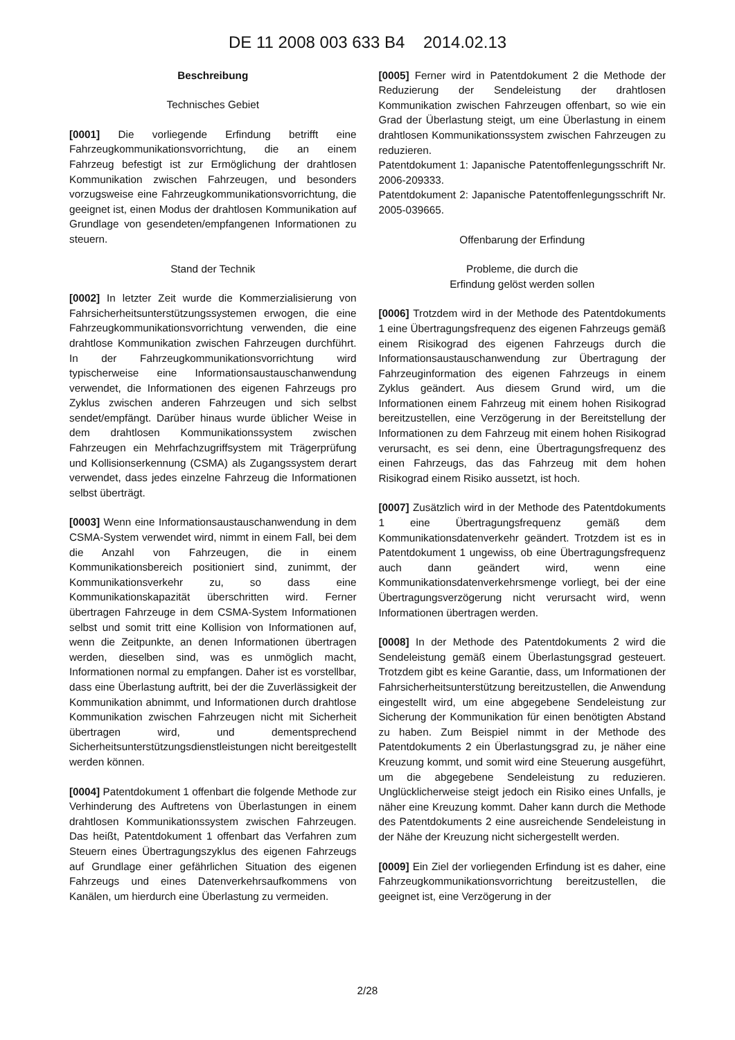DE 11 2008 003 633 B4 2014.02.13
Beschreibung
Technisches Gebiet
[0001] Die vorliegende Erfindung betrifft eine Fahrzeugkommunikationsvorrichtung, die an einem Fahrzeug befestigt ist zur Ermöglichung der drahtlosen Kommunikation zwischen Fahrzeugen, und besonders vorzugsweise eine Fahrzeugkommunikationsvorrichtung, die geeignet ist, einen Modus der drahtlosen Kommunikation auf Grundlage von gesendeten/empfangenen Informationen zu steuern.
Stand der Technik
[0002] In letzter Zeit wurde die Kommerzialisierung von Fahrsicherheitsunterstützungssystemen erwogen, die eine Fahrzeugkommunikationsvorrichtung verwenden, die eine drahtlose Kommunikation zwischen Fahrzeugen durchführt. In der Fahrzeugkommunikationsvorrichtung wird typischerweise eine Informationsaustauschanwendung verwendet, die Informationen des eigenen Fahrzeugs pro Zyklus zwischen anderen Fahrzeugen und sich selbst sendet/empfängt. Darüber hinaus wurde üblicher Weise in dem drahtlosen Kommunikationssystem zwischen Fahrzeugen ein Mehrfachzugriffsystem mit Trägerprüfung und Kollisionserkennung (CSMA) als Zugangssystem derart verwendet, dass jedes einzelne Fahrzeug die Informationen selbst überträgt.
[0003] Wenn eine Informationsaustauschanwendung in dem CSMA-System verwendet wird, nimmt in einem Fall, bei dem die Anzahl von Fahrzeugen, die in einem Kommunikationsbereich positioniert sind, zunimmt, der Kommunikationsverkehr zu, so dass eine Kommunikationskapazität überschritten wird. Ferner übertragen Fahrzeuge in dem CSMA-System Informationen selbst und somit tritt eine Kollision von Informationen auf, wenn die Zeitpunkte, an denen Informationen übertragen werden, dieselben sind, was es unmöglich macht, Informationen normal zu empfangen. Daher ist es vorstellbar, dass eine Überlastung auftritt, bei der die Zuverlässigkeit der Kommunikation abnimmt, und Informationen durch drahtlose Kommunikation zwischen Fahrzeugen nicht mit Sicherheit übertragen wird, und dementsprechend Sicherheitsunterstützungsdienstleistungen nicht bereitgestellt werden können.
[0004] Patentdokument 1 offenbart die folgende Methode zur Verhinderung des Auftretens von Überlastungen in einem drahtlosen Kommunikationssystem zwischen Fahrzeugen. Das heißt, Patentdokument 1 offenbart das Verfahren zum Steuern eines Übertragungszyklus des eigenen Fahrzeugs auf Grundlage einer gefährlichen Situation des eigenen Fahrzeugs und eines Datenverkehrsaufkommens von Kanälen, um hierdurch eine Überlastung zu vermeiden.
[0005] Ferner wird in Patentdokument 2 die Methode der Reduzierung der Sendeleistung der drahtlosen Kommunikation zwischen Fahrzeugen offenbart, so wie ein Grad der Überlastung steigt, um eine Überlastung in einem drahtlosen Kommunikationssystem zwischen Fahrzeugen zu reduzieren.
Patentdokument 1: Japanische Patentoffenlegungsschrift Nr. 2006-209333.
Patentdokument 2: Japanische Patentoffenlegungsschrift Nr. 2005-039665.
Offenbarung der Erfindung
Probleme, die durch die
Erfindung gelöst werden sollen
[0006] Trotzdem wird in der Methode des Patentdokuments 1 eine Übertragungsfrequenz des eigenen Fahrzeugs gemäß einem Risikograd des eigenen Fahrzeugs durch die Informationsaustauschanwendung zur Übertragung der Fahrzeuginformation des eigenen Fahrzeugs in einem Zyklus geändert. Aus diesem Grund wird, um die Informationen einem Fahrzeug mit einem hohen Risikograd bereitzustellen, eine Verzögerung in der Bereitstellung der Informationen zu dem Fahrzeug mit einem hohen Risikograd verursacht, es sei denn, eine Übertragungsfrequenz des einen Fahrzeugs, das das Fahrzeug mit dem hohen Risikograd einem Risiko aussetzt, ist hoch.
[0007] Zusätzlich wird in der Methode des Patentdokuments 1 eine Übertragungsfrequenz gemäß dem Kommunikationsdatenverkehr geändert. Trotzdem ist es in Patentdokument 1 ungewiss, ob eine Übertragungsfrequenz auch dann geändert wird, wenn eine Kommunikationsdatenverkehrsmenge vorliegt, bei der eine Übertragungsverzögerung nicht verursacht wird, wenn Informationen übertragen werden.
[0008] In der Methode des Patentdokuments 2 wird die Sendeleistung gemäß einem Überlastungsgrad gesteuert. Trotzdem gibt es keine Garantie, dass, um Informationen der Fahrsicherheitsunterstützung bereitzustellen, die Anwendung eingestellt wird, um eine abgegebene Sendeleistung zur Sicherung der Kommunikation für einen benötigten Abstand zu haben. Zum Beispiel nimmt in der Methode des Patentdokuments 2 ein Überlastungsgrad zu, je näher eine Kreuzung kommt, und somit wird eine Steuerung ausgeführt, um die abgegebene Sendeleistung zu reduzieren. Unglücklicherweise steigt jedoch ein Risiko eines Unfalls, je näher eine Kreuzung kommt. Daher kann durch die Methode des Patentdokuments 2 eine ausreichende Sendeleistung in der Nähe der Kreuzung nicht sichergestellt werden.
[0009] Ein Ziel der vorliegenden Erfindung ist es daher, eine Fahrzeugkommunikationsvorrichtung bereitzustellen, die geeignet ist, eine Verzögerung in der
2/28